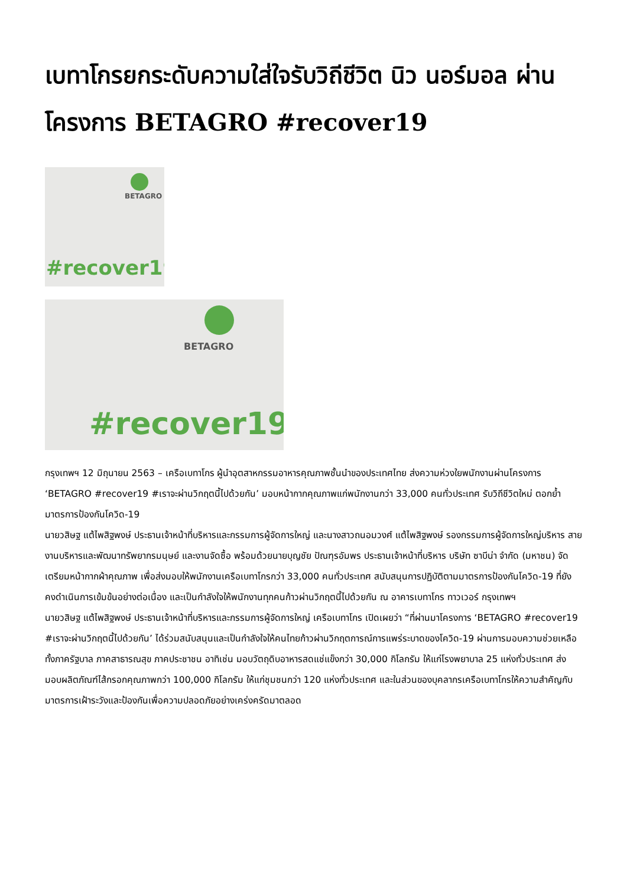เบทาโกรยกระดับความใส่ใจรับวิถีชีวิต นิว นอร์มอล ผ่านโครงการ BETAGRO #recover19
BETAGRO
#recover19
BETAGRO
#recover19
กรุงเทพฯ 12 มิถุนายน 2563 – เครือเบทาโกร ผู้นำอุตสาหกรรมอาหารคุณภาพชั้นนำของประเทศไทย ส่งความห่วงใยพนักงานผ่านโครงการ ‘BETAGRO #recover19 #เราจะผ่านวิกฤตนี้ไปด้วยกัน’ มอบหน้ากากคุณภาพแก่พนักงานกว่า 33,000 คนทั่วประเทศ รับวิถีชีวิตใหม่ ตอกย้ำมาตรการป้องกันโควิด-19
นายวสิษฐ แต้ไพสิฐพงษ์ ประธานเจ้าหน้าที่บริหารและกรรมการผู้จัดการใหญ่ และนางสาวถนอมวงศ์ แต้ไพสิฐพงษ์ รองกรรมการผู้จัดการใหญ่บริหาร สายงานบริหารและพัฒนาทรัพยากรมนุษย์ และงานจัดซื้อ พร้อมด้วยนายบุญชัย ปัณฑุรอัมพร ประธานเจ้าหน้าที่บริหาร บริษัท ซาบีน่า จำกัด (มหาชน) จัดเตรียมหน้ากากผ้าคุณภาพ เพื่อส่งมอบให้พนักงานเครือเบทาโกรกว่า 33,000 คนทั่วประเทศ สนับสนุนการปฏิบัติตามมาตรการป้องกันโควิด-19 ที่ยังคงดำเนินการเข้มข้นอย่างต่อเนื่อง และเป็นกำลังใจให้พนักงานทุกคนก้าวผ่านวิกฤตนี้ไปด้วยกัน ณ อาคารเบทาโกร ทาวเวอร์ กรุงเทพฯ
นายวสิษฐ แต้ไพสิฐพงษ์ ประธานเจ้าหน้าที่บริหารและกรรมการผู้จัดการใหญ่ เครือเบทาโกร เปิดเผยว่า “ที่ผ่านมาโครงการ ‘BETAGRO #recover19 #เราจะผ่านวิกฤตนี้ไปด้วยกัน’ ได้ร่วมสนับสนุนและเป็นกำลังใจให้คนไทยก้าวผ่านวิกฤตการณ์การแพร่ระบาดของโควิด-19 ผ่านการมอบความช่วยเหลือ ทั้งภาครัฐบาล ภาคสาธารณสุข ภาคประชาชน อาทิเช่น มอบวัตถุดิบอาหารสดแช่แข็งกว่า 30,000 กิโลกรัม ให้แก่โรงพยาบาล 25 แห่งทั่วประเทศ ส่งมอบผลิตภัณฑ์ไส้กรอกคุณภาพกว่า 100,000 กิโลกรัม ให้แก่ชุมชนกว่า 120 แห่งทั่วประเทศ และในส่วนของบุคลากรเครือเบทาโกรให้ความสำคัญกับมาตรการเฝ้าระวังและป้องกันเพื่อความปลอดภัยอย่างเคร่งครัดมาตลอด